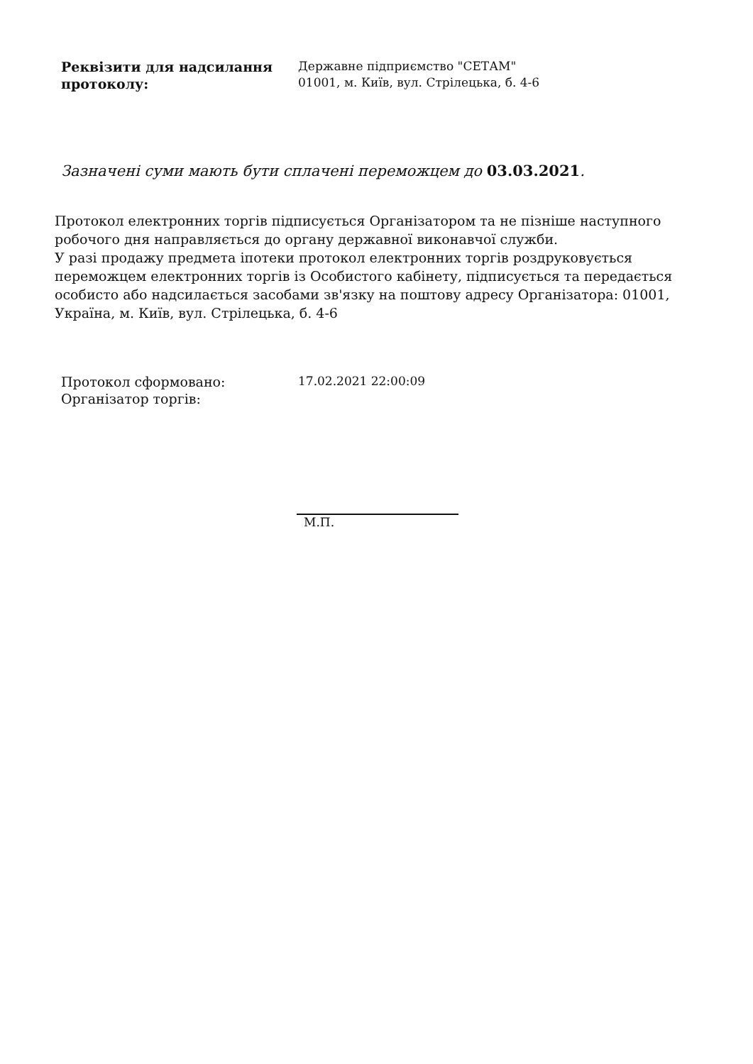Реквізити для надсилання протоколу:
Державне підприємство "СЕТАМ"
01001, м. Київ, вул. Стрілецька, б. 4-6
Зазначені суми мають бути сплачені переможцем до 03.03.2021.
Протокол електронних торгів підписується Організатором та не пізніше наступного робочого дня направляється до органу державної виконавчої служби.
У разі продажу предмета іпотеки протокол електронних торгів роздруковується переможцем електронних торгів із Особистого кабінету, підписується та передається особисто або надсилається засобами зв'язку на поштову адресу Організатора: 01001, Україна, м. Київ, вул. Стрілецька, б. 4-6
Протокол сформовано:
Організатор торгів:
17.02.2021 22:00:09
М.П.